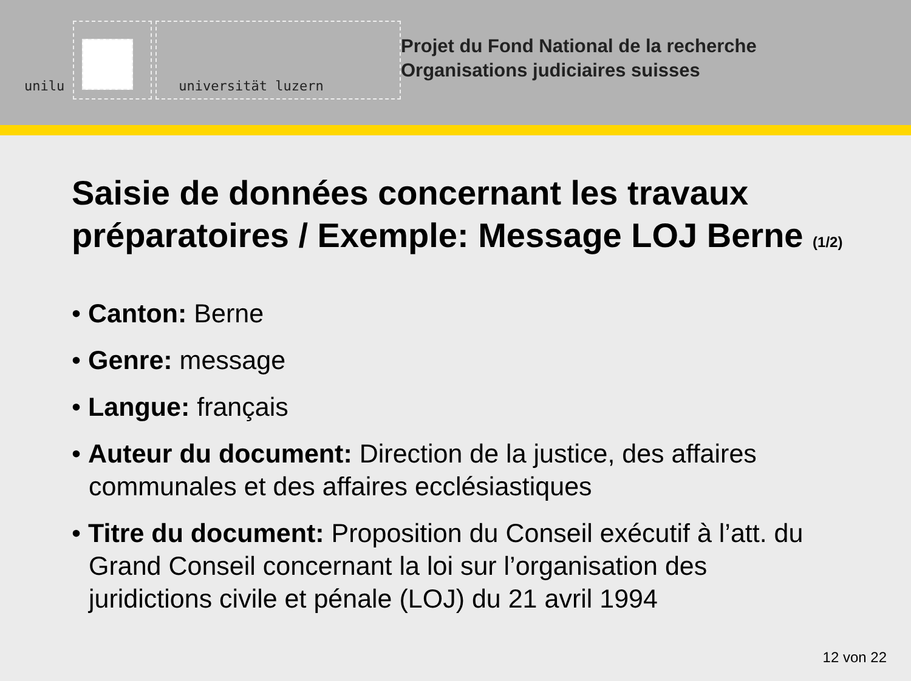unilu universität luzern
Projet du Fond National de la recherche
Organisations judiciaires suisses
Saisie de données concernant les travaux préparatoires / Exemple: Message LOJ Berne (1/2)
• Canton: Berne
• Genre: message
• Langue: français
• Auteur du document: Direction de la justice, des affaires communales et des affaires ecclésiastiques
• Titre du document: Proposition du Conseil exécutif à l’att. du Grand Conseil concernant la loi sur l’organisation des juridictions civile et pénale (LOJ) du 21 avril 1994
12 von 22